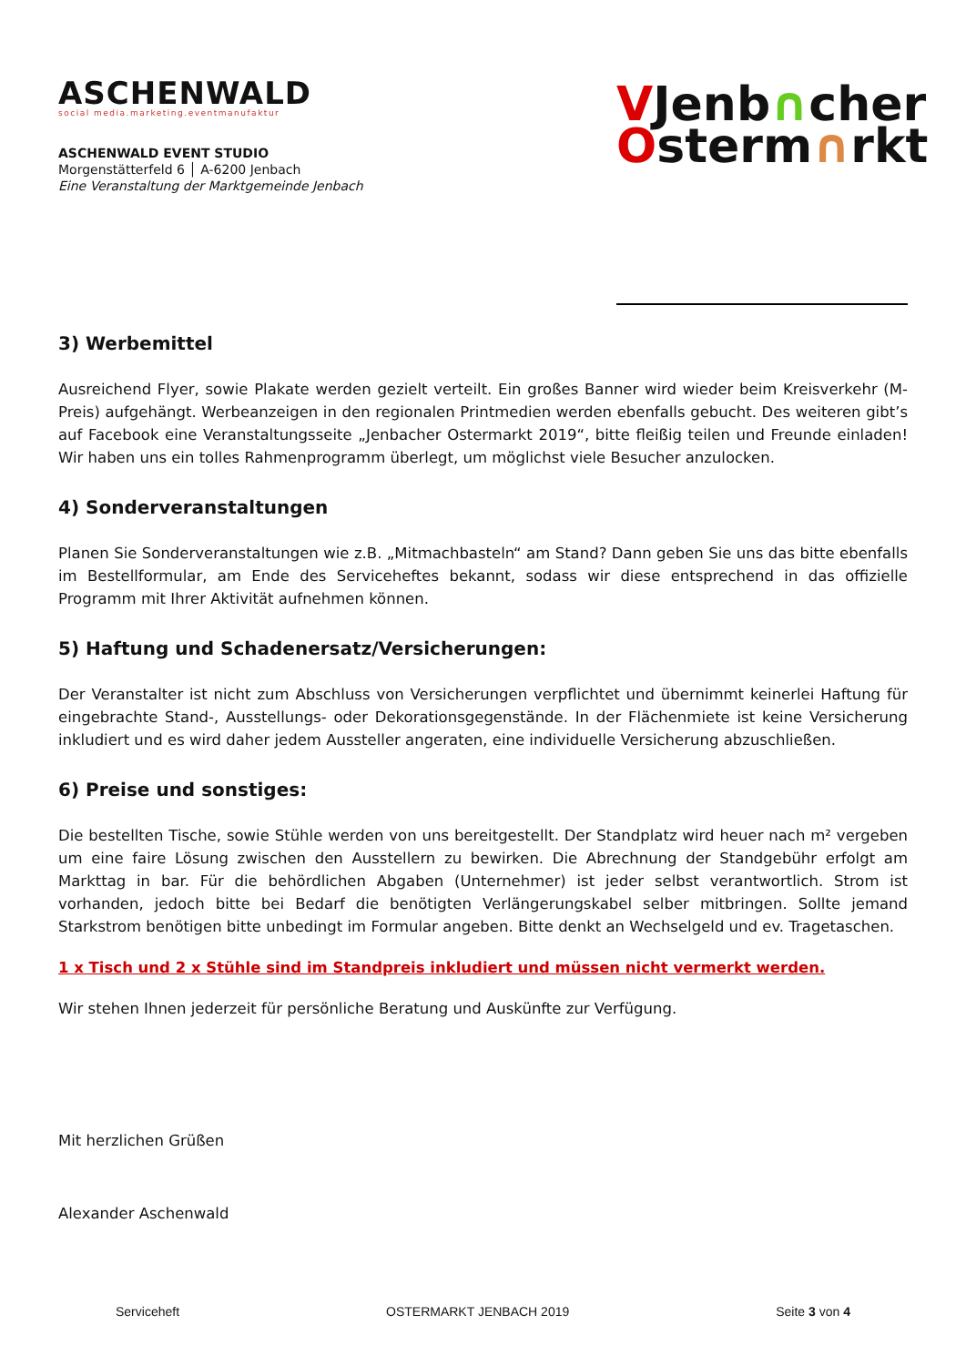ASCHENWALD
social media.marketing.eventmanufaktur
ASCHENWALD EVENT STUDIO
Morgenstätterfeld 6 │ A-6200 Jenbach
Eine Veranstaltung der Marktgemeinde Jenbach
VJenb∩cher
Osterm∩rkt
3) Werbemittel
Ausreichend Flyer, sowie Plakate werden gezielt verteilt. Ein großes Banner wird wieder beim Kreisverkehr (M-Preis) aufgehängt. Werbeanzeigen in den regionalen Printmedien werden ebenfalls gebucht. Des weiteren gibt’s auf Facebook eine Veranstaltungsseite „Jenbacher Ostermarkt 2019“, bitte fleißig teilen und Freunde einladen! Wir haben uns ein tolles Rahmenprogramm überlegt, um möglichst viele Besucher anzulocken.
4) Sonderveranstaltungen
Planen Sie Sonderveranstaltungen wie z.B. „Mitmachbasteln“ am Stand? Dann geben Sie uns das bitte ebenfalls im Bestellformular, am Ende des Serviceheftes bekannt, sodass wir diese entsprechend in das offizielle Programm mit Ihrer Aktivität aufnehmen können.
5) Haftung und Schadenersatz/Versicherungen:
Der Veranstalter ist nicht zum Abschluss von Versicherungen verpflichtet und übernimmt keinerlei Haftung für eingebrachte Stand-, Ausstellungs- oder Dekorationsgegenstände. In der Flächenmiete ist keine Versicherung inkludiert und es wird daher jedem Aussteller angeraten, eine individuelle Versicherung abzuschließen.
6) Preise und sonstiges:
Die bestellten Tische, sowie Stühle werden von uns bereitgestellt. Der Standplatz wird heuer nach m² vergeben um eine faire Lösung zwischen den Ausstellern zu bewirken. Die Abrechnung der Standgebühr erfolgt am Markttag in bar. Für die behördlichen Abgaben (Unternehmer) ist jeder selbst verantwortlich. Strom ist vorhanden, jedoch bitte bei Bedarf die benötigten Verlängerungskabel selber mitbringen. Sollte jemand Starkstrom benötigen bitte unbedingt im Formular angeben. Bitte denkt an Wechselgeld und ev. Tragetaschen.
1 x Tisch und 2 x Stühle sind im Standpreis inkludiert und müssen nicht vermerkt werden.
Wir stehen Ihnen jederzeit für persönliche Beratung und Auskünfte zur Verfügung.
Mit herzlichen Grüßen
Alexander Aschenwald
Serviceheft OSTERMARKT JENBACH 2019 Seite 3 von 4